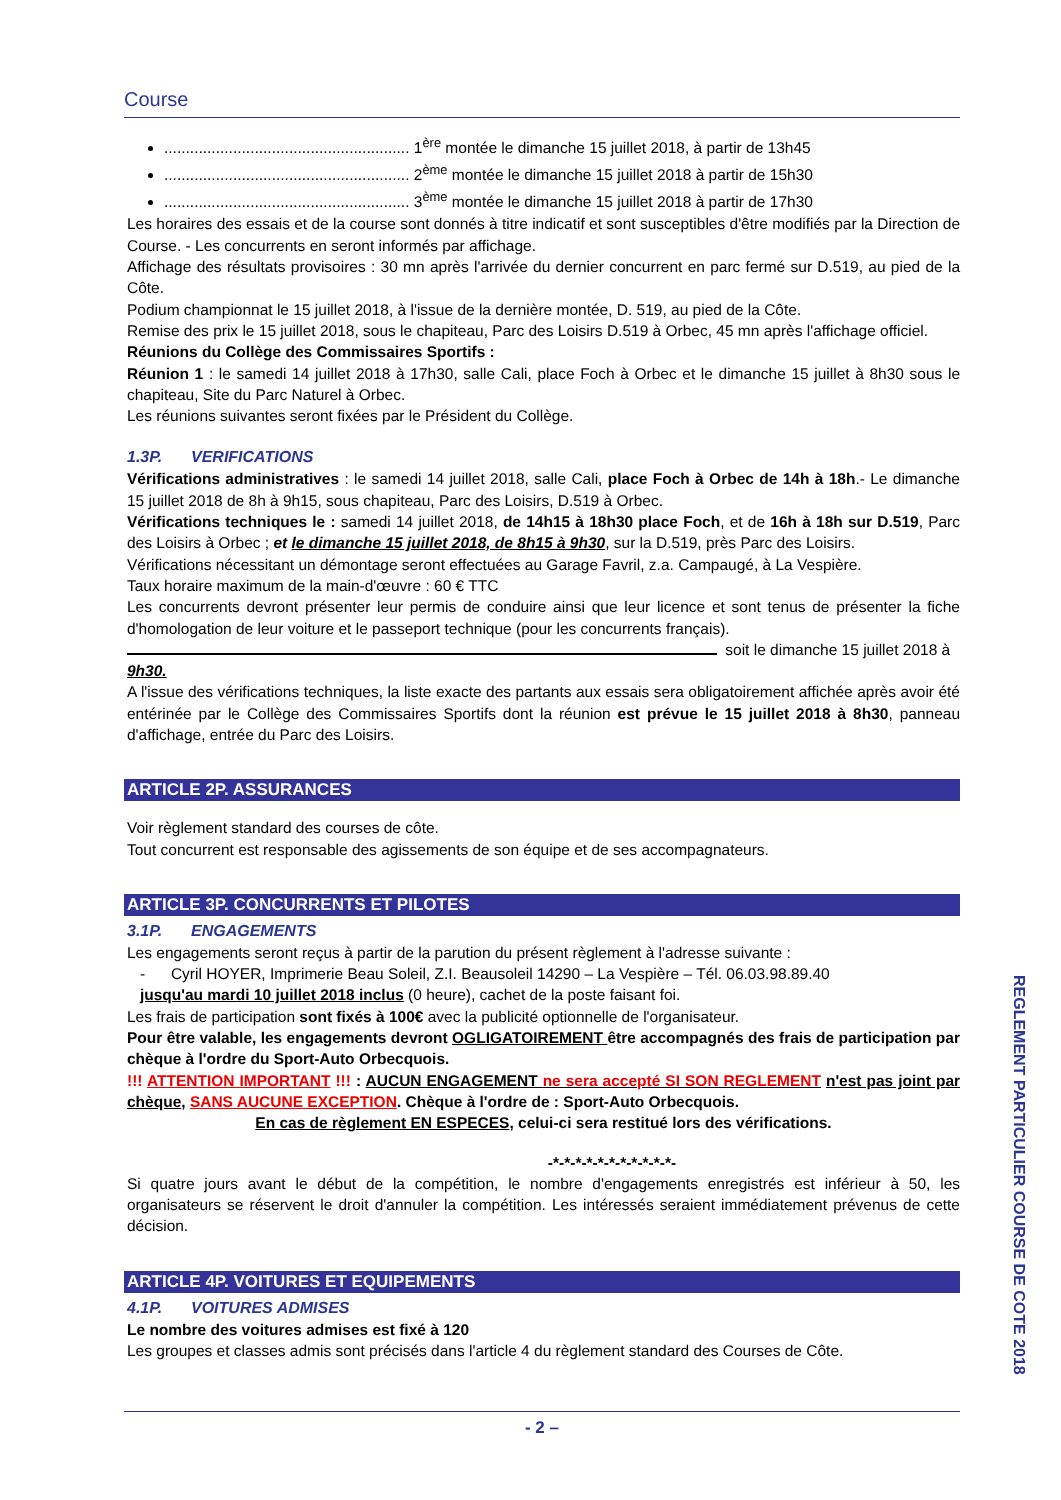Course
......................................................... 1<sup>ère</sup> montée le dimanche 15 juillet 2018, à partir de 13h45
......................................................... 2<sup>ème</sup> montée le dimanche 15 juillet 2018 à partir de 15h30
......................................................... 3<sup>ème</sup> montée le dimanche 15 juillet 2018 à partir de 17h30
Les horaires des essais et de la course sont donnés à titre indicatif et sont susceptibles d'être modifiés par la Direction de Course. - Les concurrents en seront informés par affichage.
Affichage des résultats provisoires : 30 mn après l'arrivée du dernier concurrent en parc fermé sur D.519, au pied de la Côte.
Podium championnat le 15 juillet 2018, à l'issue de la dernière montée, D. 519, au pied de la Côte.
Remise des prix le 15 juillet 2018, sous le chapiteau, Parc des Loisirs D.519 à Orbec, 45 mn après l'affichage officiel.
Réunions du Collège des Commissaires Sportifs :
Réunion 1 : le samedi 14 juillet 2018 à 17h30, salle Cali, place Foch à Orbec et le dimanche 15 juillet à 8h30 sous le chapiteau, Site du Parc Naturel à Orbec.
Les réunions suivantes seront fixées par le Président du Collège.
1.3P. VERIFICATIONS
Vérifications administratives : le samedi 14 juillet 2018, salle Cali, place Foch à Orbec de 14h à 18h.- Le dimanche 15 juillet 2018 de 8h à 9h15, sous chapiteau, Parc des Loisirs, D.519 à Orbec.
Vérifications techniques le : samedi 14 juillet 2018, de 14h15 à 18h30 place Foch, et de 16h à 18h sur D.519, Parc des Loisirs à Orbec ; et le dimanche 15 juillet 2018, de 8h15 à 9h30, sur la D.519, près Parc des Loisirs.
Vérifications nécessitant un démontage seront effectuées au Garage Favril, z.a. Campaugé, à La Vespière.
Taux horaire maximum de la main-d'œuvre : 60 € TTC
Les concurrents devront présenter leur permis de conduire ainsi que leur licence et sont tenus de présenter la fiche d'homologation de leur voiture et le passeport technique (pour les concurrents français).
soit le dimanche 15 juillet 2018 à
9h30.
A l'issue des vérifications techniques, la liste exacte des partants aux essais sera obligatoirement affichée après avoir été entérinée par le Collège des Commissaires Sportifs dont la réunion est prévue le 15 juillet 2018 à 8h30, panneau d'affichage, entrée du Parc des Loisirs.
ARTICLE 2P. ASSURANCES
Voir règlement standard des courses de côte.
Tout concurrent est responsable des agissements de son équipe et de ses accompagnateurs.
ARTICLE 3P. CONCURRENTS ET PILOTES
3.1P. ENGAGEMENTS
Les engagements seront reçus à partir de la parution du présent règlement à l'adresse suivante :
- Cyril HOYER, Imprimerie Beau Soleil, Z.I. Beausoleil 14290 – La Vespière – Tél. 06.03.98.89.40
jusqu'au mardi 10 juillet 2018 inclus (0 heure), cachet de la poste faisant foi.
Les frais de participation sont fixés à 100€ avec la publicité optionnelle de l'organisateur.
Pour être valable, les engagements devront OGLIGATOIREMENT être accompagnés des frais de participation par chèque à l'ordre du Sport-Auto Orbecquois.
!!! ATTENTION IMPORTANT !!! : AUCUN ENGAGEMENT ne sera accepté SI SON REGLEMENT n'est pas joint par chèque, SANS AUCUNE EXCEPTION. Chèque à l'ordre de : Sport-Auto Orbecquois.
En cas de règlement EN ESPECES, celui-ci sera restitué lors des vérifications.
-*-*-*-*-*-*-*-*-*-*-*-
Si quatre jours avant le début de la compétition, le nombre d'engagements enregistrés est inférieur à 50, les organisateurs se réservent le droit d'annuler la compétition. Les intéressés seraient immédiatement prévenus de cette décision.
ARTICLE 4P. VOITURES ET EQUIPEMENTS
4.1P. VOITURES ADMISES
Le nombre des voitures admises est fixé à 120
Les groupes et classes admis sont précisés dans l'article 4 du règlement standard des Courses de Côte.
- 2 –
REGLEMENT PARTICULIER COURSE DE COTE 2018